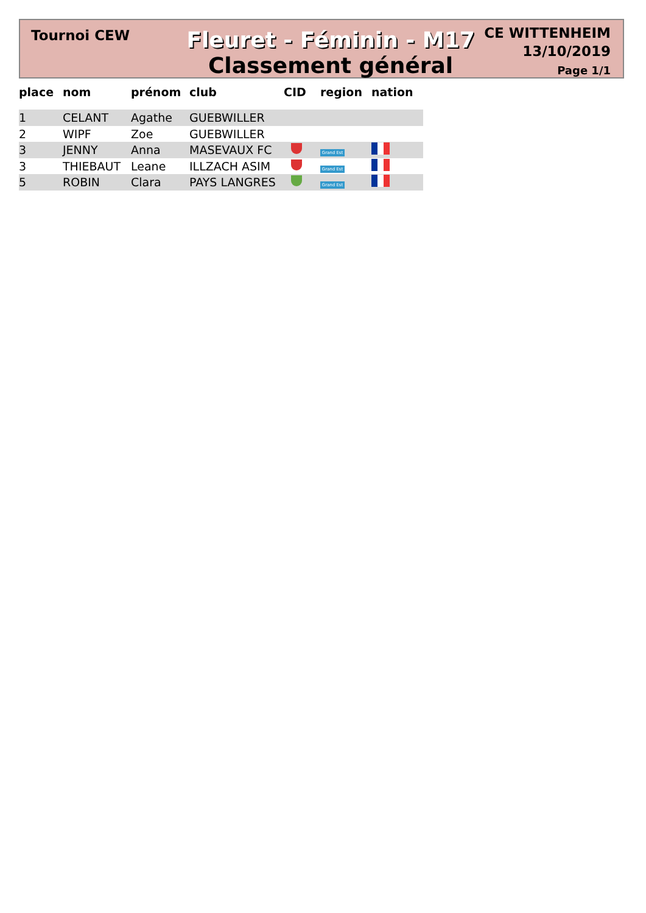Tournoi CEW
Fleuret - Féminin - M17
Classement général
CE WITTENHEIM
13/10/2019
Page 1/1
| place | nom | prénom | club | CID | region | nation |
| --- | --- | --- | --- | --- | --- | --- |
| 1 | CELANT | Agathe | GUEBWILLER | | | |
| 2 | WIPF | Zoe | GUEBWILLER | | | |
| 3 | JENNY | Anna | MASEVAUX FC | | Grand Est | |
| 3 | THIEBAUT | Leane | ILLZACH ASIM | | Grand Est | |
| 5 | ROBIN | Clara | PAYS LANGRES | | Grand Est | |